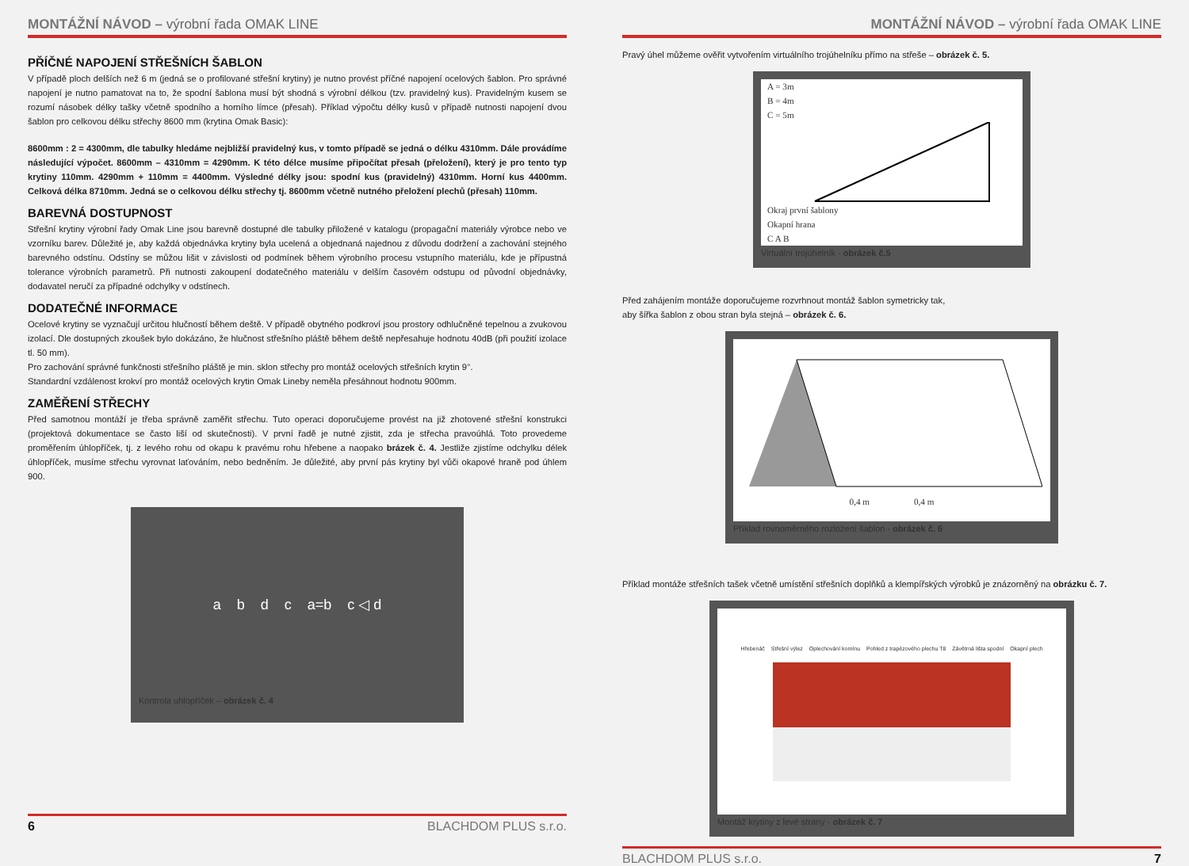MONTÁŽNÍ NÁVOD – výrobní řada OMAK LINE
PŘÍČNÉ NAPOJENÍ STŘEŠNÍCH ŠABLON
V případě ploch delších než 6 m (jedná se o profilované střešní krytiny) je nutno provést příčné napojení ocelových šablon. Pro správné napojení je nutno pamatovat na to, že spodní šablona musí být shodná s výrobní délkou (tzv. pravidelný kus). Pravidelným kusem se rozumí násobek délky tašky včetně spodního a horního límce (přesah). Příklad výpočtu délky kusů v případě nutnosti napojení dvou šablon pro celkovou délku střechy 8600 mm (krytina Omak Basic):
8600mm : 2 = 4300mm, dle tabulky hledáme nejbližší pravidelný kus, v tomto případě se jedná o délku 4310mm. Dále provádíme následující výpočet. 8600mm – 4310mm = 4290mm. K této délce musíme připočítat přesah (přeložení), který je pro tento typ krytiny 110mm. 4290mm + 110mm = 4400mm. Výsledné délky jsou: spodní kus (pravidelný) 4310mm. Horní kus 4400mm. Celková délka 8710mm. Jedná se o celkovou délku střechy tj. 8600mm včetně nutného přeložení plechů (přesah) 110mm.
BAREVNÁ DOSTUPNOST
Střešní krytiny výrobní řady Omak Line jsou barevně dostupné dle tabulky přiložené v katalogu (propagační materiály výrobce nebo ve vzorníku barev. Důležité je, aby každá objednávka krytiny byla ucelená a objednaná najednou z důvodu dodržení a zachování stejného barevného odstínu. Odstíny se můžou lišit v závislosti od podmínek během výrobního procesu vstupního materiálu, kde je přípustná tolerance výrobních parametrů. Při nutnosti zakoupení dodatečného materiálu v delším časovém odstupu od původní objednávky, dodavatel neručí za případné odchylky v odstínech.
DODATEČNÉ INFORMACE
Ocelové krytiny se vyznačují určitou hlučností během deště. V případě obytného podkroví jsou prostory odhlučněné tepelnou a zvukovou izolací. Dle dostupných zkoušek bylo dokázáno, že hlučnost střešního pláště během deště nepřesahuje hodnotu 40dB (při použití izolace tl. 50 mm).
Pro zachování správné funkčnosti střešního pláště je min. sklon střechy pro montáž ocelových střešních krytin 9°.
Standardní vzdálenost krokví pro montáž ocelových krytin Omak Lineby neměla přesáhnout hodnotu 900mm.
ZAMĚŘENÍ STŘECHY
Před samotnou montáží je třeba správně zaměřit střechu. Tuto operaci doporučujeme provést na již zhotovené střešní konstrukci (projektová dokumentace se často liší od skutečnosti). V první řadě je nutné zjistit, zda je střecha pravoúhlá. Toto provedeme proměřením úhlopříček, tj. z levého rohu od okapu k pravému rohu hřebene a naopako brázek č. 4. Jestliže zjistíme odchylku délek úhlopříček, musíme střechu vyrovnat laťováním, nebo bedněním. Je důležité, aby první pás krytiny byl vůči okapové hraně pod úhlem 900.
a b d c a=b c ◁ d
Kontrola uhlopříček – obrázek č. 4
6 BLACHDOM PLUS s.r.o.
MONTÁŽNÍ NÁVOD – výrobní řada OMAK LINE
Pravý úhel můžeme ověřit vytvořením virtuálního trojúhelníku přímo na střeše – obrázek č. 5.
A = 3m
B = 4m
C = 5m
Okraj první šablony
Okapní hrana
C A B
Virtuální trojúhelník - obrázek č.5
Před zahájením montáže doporučujeme rozvrhnout montáž šablon symetricky tak,
aby šířka šablon z obou stran byla stejná – obrázek č. 6.
0,4 m 0,4 m
Příklad rovnoměrného rozložení šablon - obrázek č. 6
Příklad montáže střešních tašek včetně umístění střešních doplňků a klempířských výrobků je znázorněný na obrázku č. 7.
Hřebenáč Střešní výlez Oplechování komínu Pohled z trapézového plechu T8 Závětrná lišta spodní Okapní plech
Montáž krytiny z levé strany - obrázek č. 7
BLACHDOM PLUS s.r.o. 7